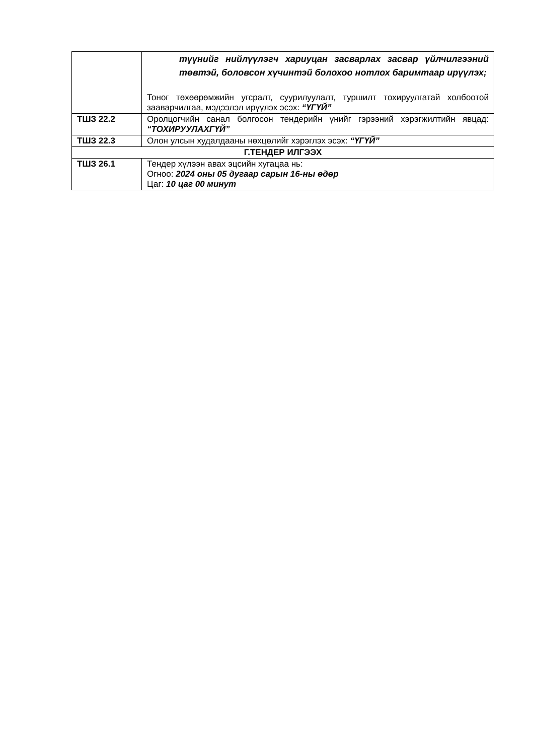| | түүнийг нийлүүлэгч хариуцан засварлах засвар үйлчилгээний төвтэй, боловсон хүчинтэй болохоо нотлох баримтаар ирүүлэх; Тоног төхөөрөмжийн угсралт, суурилуулалт, туршилт тохируулгатай холбоотой зааварчилгаа, мэдээлэл ирүүлэх эсэх: “ҮГҮЙ” |
| ТШЗ 22.2 | Оролцогчийн санал болгосон тендерийн үнийг гэрээний хэрэгжилтийн явцад: “ТОХИРУУЛАХГҮЙ” |
| ТШЗ 22.3 | Олон улсын худалдааны нөхцөлийг хэрэглэх эсэх: “ҮГҮЙ” |
| Г.ТЕНДЕР ИЛГЭЭХ | |
| ТШЗ 26.1 | Тендер хүлээн авах эцсийн хугацаа нь: Огноо: 2024 оны 05 дугаар сарын 16-ны өдөр Цаг: 10 цаг 00 минут |